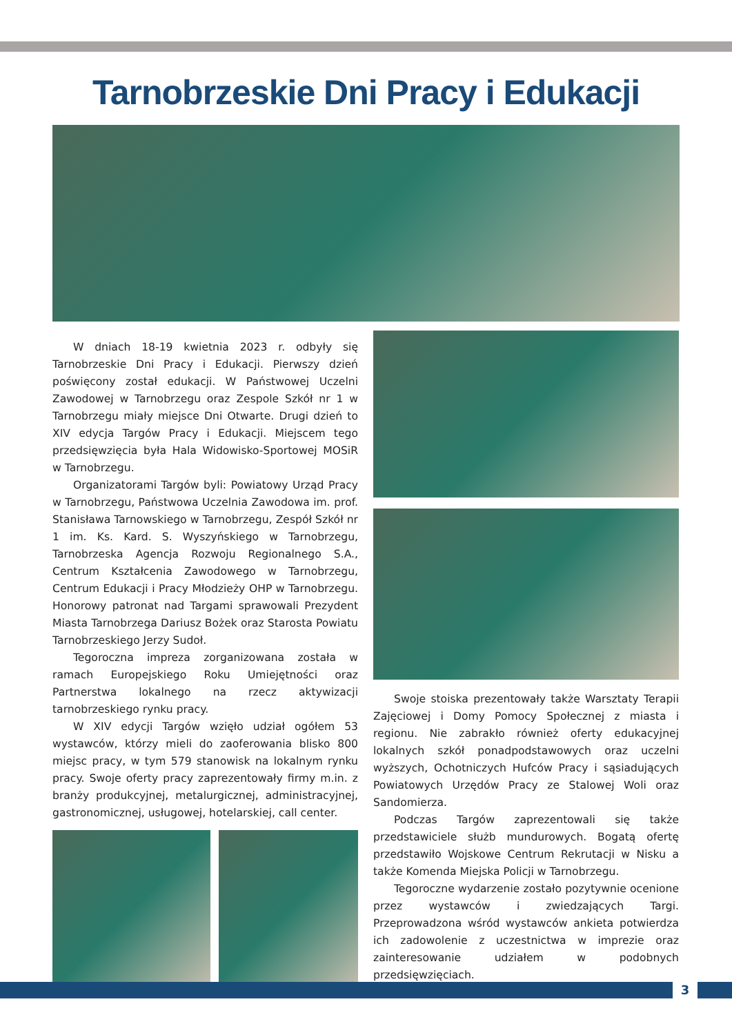Tarnobrzeskie Dni Pracy i Edukacji
W dniach 18-19 kwietnia 2023 r. odbyły się Tarnobrzeskie Dni Pracy i Edukacji. Pierwszy dzień poświęcony został edukacji. W Państwowej Uczelni Zawodowej w Tarnobrzegu oraz Zespole Szkół nr 1 w Tarnobrzegu miały miejsce Dni Otwarte. Drugi dzień to XIV edycja Targów Pracy i Edukacji. Miejscem tego przedsięwzięcia była Hala Widowisko-Sportowej MOSiR w Tarnobrzegu.
Organizatorami Targów byli: Powiatowy Urząd Pracy w Tarnobrzegu, Państwowa Uczelnia Zawodowa im. prof. Stanisława Tarnowskiego w Tarnobrzegu, Zespół Szkół nr 1 im. Ks. Kard. S. Wyszyńskiego w Tarnobrzegu, Tarnobrzeska Agencja Rozwoju Regionalnego S.A., Centrum Kształcenia Zawodowego w Tarnobrzegu, Centrum Edukacji i Pracy Młodzieży OHP w Tarnobrzegu. Honorowy patronat nad Targami sprawowali Prezydent Miasta Tarnobrzega Dariusz Bożek oraz Starosta Powiatu Tarnobrzeskiego Jerzy Sudoł.
Tegoroczna impreza zorganizowana została w ramach Europejskiego Roku Umiejętności oraz Partnerstwa lokalnego na rzecz aktywizacji tarnobrzeskiego rynku pracy.
W XIV edycji Targów wzięło udział ogółem 53 wystawców, którzy mieli do zaoferowania blisko 800 miejsc pracy, w tym 579 stanowisk na lokalnym rynku pracy. Swoje oferty pracy zaprezentowały firmy m.in. z branży produkcyjnej, metalurgicznej, administracyjnej, gastronomicznej, usługowej, hotelarskiej, call center.
Swoje stoiska prezentowały także Warsztaty Terapii Zajęciowej i Domy Pomocy Społecznej z miasta i regionu. Nie zabrakło również oferty edukacyjnej lokalnych szkół ponadpodstawowych oraz uczelni wyższych, Ochotniczych Hufców Pracy i sąsiadujących Powiatowych Urzędów Pracy ze Stalowej Woli oraz Sandomierza.
Podczas Targów zaprezentowali się także przedstawiciele służb mundurowych. Bogatą ofertę przedstawiło Wojskowe Centrum Rekrutacji w Nisku a także Komenda Miejska Policji w Tarnobrzegu.
Tegoroczne wydarzenie zostało pozytywnie ocenione przez wystawców i zwiedzających Targi. Przeprowadzona wśród wystawców ankieta potwierdza ich zadowolenie z uczestnictwa w imprezie oraz zainteresowanie udziałem w podobnych przedsięwzięciach.
3